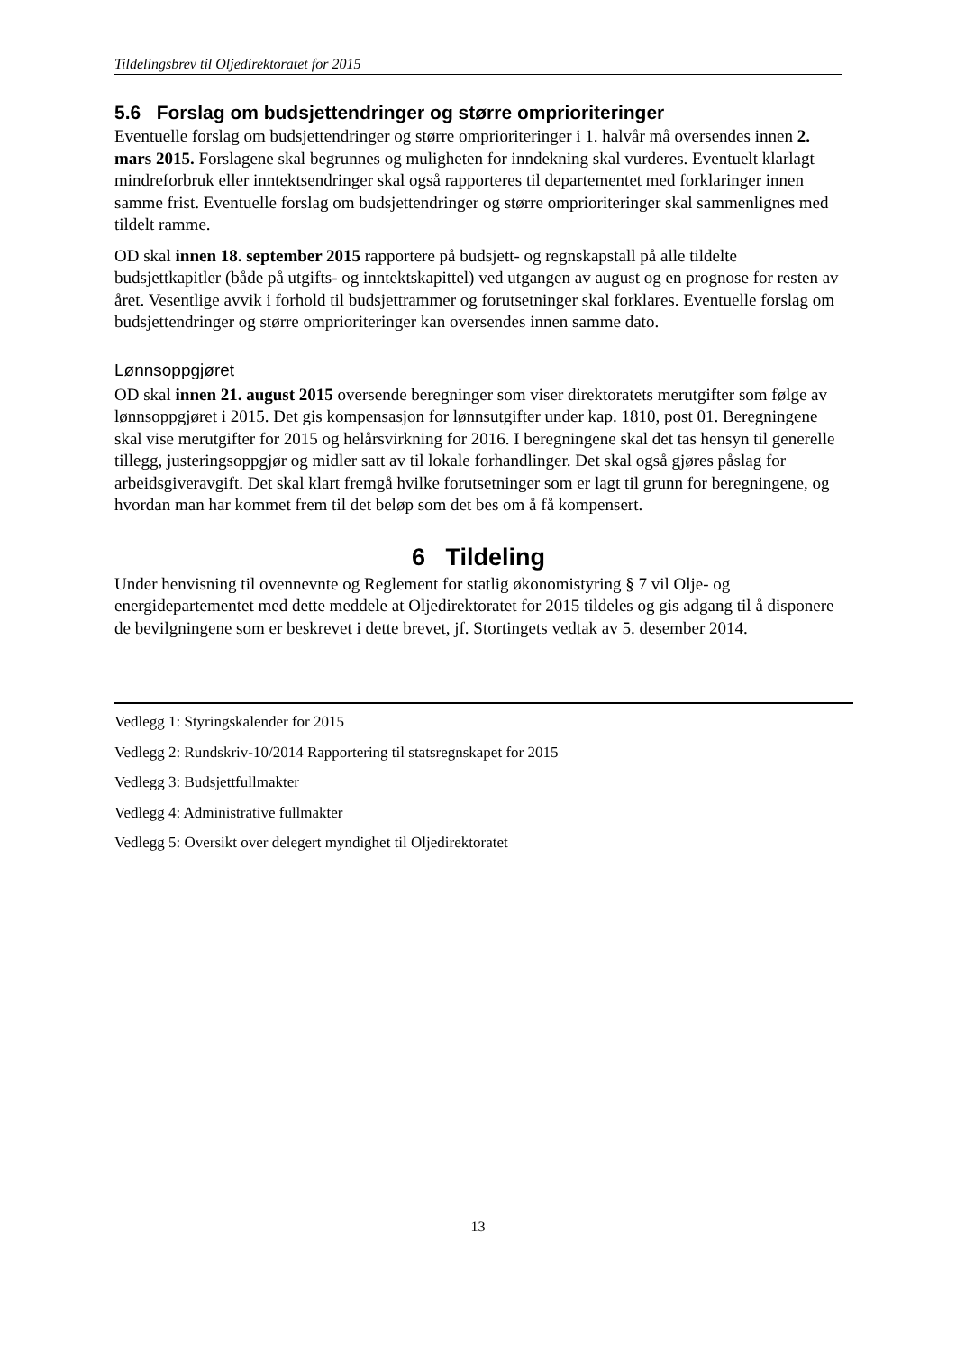Tildelingsbrev til Oljedirektoratet for 2015
5.6 Forslag om budsjettendringer og større omprioriteringer
Eventuelle forslag om budsjettendringer og større omprioriteringer i 1. halvår må oversendes innen 2. mars 2015. Forslagene skal begrunnes og muligheten for inndekning skal vurderes. Eventuelt klarlagt mindreforbruk eller inntektsendringer skal også rapporteres til departementet med forklaringer innen samme frist. Eventuelle forslag om budsjettendringer og større omprioriteringer skal sammenlignes med tildelt ramme.
OD skal innen 18. september 2015 rapportere på budsjett- og regnskapstall på alle tildelte budsjettkapitler (både på utgifts- og inntektskapittel) ved utgangen av august og en prognose for resten av året. Vesentlige avvik i forhold til budsjettrammer og forutsetninger skal forklares. Eventuelle forslag om budsjettendringer og større omprioriteringer kan oversendes innen samme dato.
Lønnsoppgjøret
OD skal innen 21. august 2015 oversende beregninger som viser direktoratets merutgifter som følge av lønnsoppgjøret i 2015. Det gis kompensasjon for lønnsutgifter under kap. 1810, post 01. Beregningene skal vise merutgifter for 2015 og helårsvirkning for 2016. I beregningene skal det tas hensyn til generelle tillegg, justeringsoppgjør og midler satt av til lokale forhandlinger. Det skal også gjøres påslag for arbeidsgiveravgift. Det skal klart fremgå hvilke forutsetninger som er lagt til grunn for beregningene, og hvordan man har kommet frem til det beløp som det bes om å få kompensert.
6 Tildeling
Under henvisning til ovennevnte og Reglement for statlig økonomistyring § 7 vil Olje- og energidepartementet med dette meddele at Oljedirektoratet for 2015 tildeles og gis adgang til å disponere de bevilgningene som er beskrevet i dette brevet, jf. Stortingets vedtak av 5. desember 2014.
Vedlegg 1: Styringskalender for 2015
Vedlegg 2: Rundskriv-10/2014 Rapportering til statsregnskapet for 2015
Vedlegg 3: Budsjettfullmakter
Vedlegg 4: Administrative fullmakter
Vedlegg 5: Oversikt over delegert myndighet til Oljedirektoratet
13